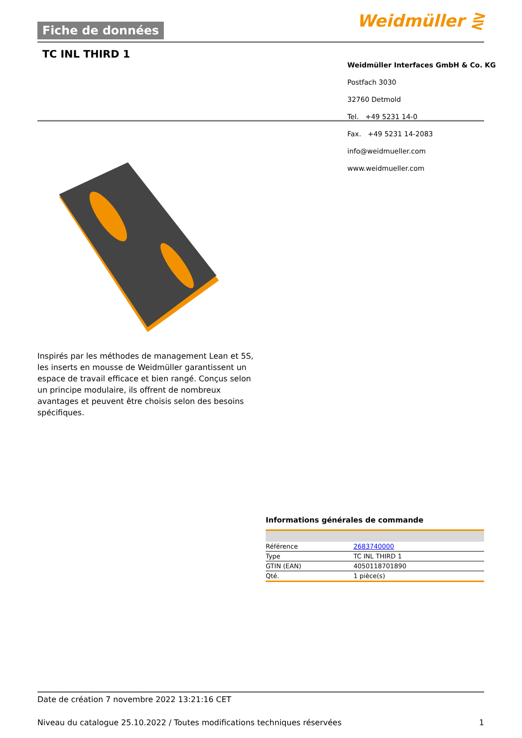Fiche de données Weidmüller ⋛
TC INL THIRD 1
Weidmüller Interfaces GmbH & Co. KG
Postfach 3030
32760 Detmold
Tel. +49 5231 14-0
Fax. +49 5231 14-2083
info@weidmueller.com
www.weidmueller.com
Inspirés par les méthodes de management Lean et 5S, les inserts en mousse de Weidmüller garantissent un espace de travail efficace et bien rangé. Conçus selon un principe modulaire, ils offrent de nombreux avantages et peuvent être choisis selon des besoins spécifiques.
Informations générales de commande
| Référence | 2683740000 |
| Type | TC INL THIRD 1 |
| GTIN (EAN) | 4050118701890 |
| Qté. | 1 pièce(s) |
Date de création 7 novembre 2022 13:21:16 CET
Niveau du catalogue 25.10.2022 / Toutes modifications techniques réservées 1